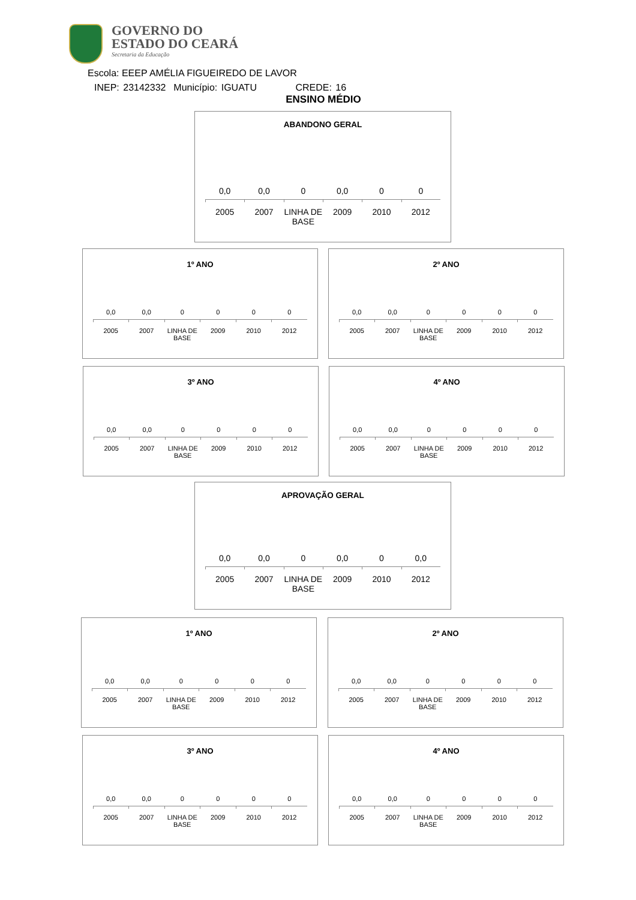GOVERNO DO
ESTADO DO CEARÁ
Secretaria da Educação
Escola: EEEP AMÉLIA FIGUEIREDO DE LAVOR
INEP: 23142332 Município: IGUATU CREDE: 16
ENSINO MÉDIO
ABANDONO GERAL
0,0 0,0 0 0,0 0 0
2005 2007 LINHA DE BASE 2009 2010 2012
1º ANO
0,0 0,0 0 0 0 0
2005 2007 LINHA DE BASE 2009 2010 2012
2º ANO
0,0 0,0 0 0 0 0
2005 2007 LINHA DE BASE 2009 2010 2012
3º ANO
0,0 0,0 0 0 0 0
2005 2007 LINHA DE BASE 2009 2010 2012
4º ANO
0,0 0,0 0 0 0 0
2005 2007 LINHA DE BASE 2009 2010 2012
APROVAÇÃO GERAL
0,0 0,0 0 0,0 0 0,0
2005 2007 LINHA DE BASE 2009 2010 2012
1º ANO
0,0 0,0 0 0 0 0
2005 2007 LINHA DE BASE 2009 2010 2012
2º ANO
0,0 0,0 0 0 0 0
2005 2007 LINHA DE BASE 2009 2010 2012
3º ANO
0,0 0,0 0 0 0 0
2005 2007 LINHA DE BASE 2009 2010 2012
4º ANO
0,0 0,0 0 0 0 0
2005 2007 LINHA DE BASE 2009 2010 2012